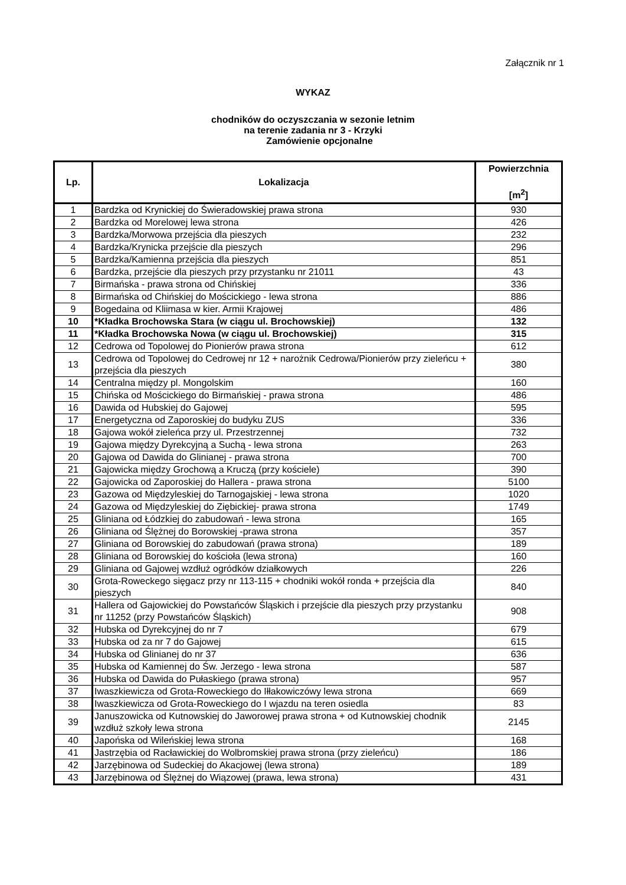Załącznik nr 1
WYKAZ
chodników do oczyszczania w sezonie letnim
na terenie zadania nr 3 - Krzyki
Zamówienie opcjonalne
| Lp. | Lokalizacja | Powierzchnia [m<sup>2</sup>] |
| --- | --- | --- |
| 1 | Bardzka od Krynickiej do Świeradowskiej prawa strona | 930 |
| 2 | Bardzka od Morelowej lewa strona | 426 |
| 3 | Bardzka/Morwowa przejścia dla pieszych | 232 |
| 4 | Bardzka/Krynicka przejście dla pieszych | 296 |
| 5 | Bardzka/Kamienna przejścia dla pieszych | 851 |
| 6 | Bardzka, przejście dla pieszych przy przystanku nr 21011 | 43 |
| 7 | Birmańska - prawa strona od Chińskiej | 336 |
| 8 | Birmańska od Chińskiej do Mościckiego - lewa strona | 886 |
| 9 | Bogedaina od Kliimasa w kier. Armii Krajowej | 486 |
| 10 | *Kładka Brochowska Stara (w ciągu ul. Brochowskiej) | 132 |
| 11 | *Kładka Brochowska Nowa (w ciągu ul. Brochowskiej) | 315 |
| 12 | Cedrowa od Topolowej do Pionierów prawa strona | 612 |
| 13 | Cedrowa od Topolowej do Cedrowej nr 12 + narożnik Cedrowa/Pionierów przy zieleńcu + przejścia dla pieszych | 380 |
| 14 | Centralna między pl. Mongolskim | 160 |
| 15 | Chińska od Mościckiego do Birmańskiej - prawa strona | 486 |
| 16 | Dawida od Hubskiej do Gajowej | 595 |
| 17 | Energetyczna od Zaporoskiej do budyku ZUS | 336 |
| 18 | Gajowa wokół zieleńca przy ul. Przestrzennej | 732 |
| 19 | Gajowa między Dyrekcyjną a Suchą - lewa strona | 263 |
| 20 | Gajowa od Dawida do Glinianej - prawa strona | 700 |
| 21 | Gajowicka między Grochową a Kruczą (przy kościele) | 390 |
| 22 | Gajowicka od Zaporoskiej do Hallera - prawa strona | 5100 |
| 23 | Gazowa od Międzyleskiej do Tarnogajskiej - lewa strona | 1020 |
| 24 | Gazowa od Międzyleskiej do Ziębickiej- prawa strona | 1749 |
| 25 | Gliniana od Łódzkiej do zabudowań - lewa strona | 165 |
| 26 | Gliniana od Ślężnej do Borowskiej -prawa strona | 357 |
| 27 | Gliniana od Borowskiej do zabudowań (prawa strona) | 189 |
| 28 | Gliniana od Borowskiej do kościoła (lewa strona) | 160 |
| 29 | Gliniana od Gajowej wzdłuż ogródków działkowych | 226 |
| 30 | Grota-Roweckego sięgacz przy nr 113-115 + chodniki wokół ronda + przejścia dla pieszych | 840 |
| 31 | Hallera od Gajowickiej do Powstańców Śląskich i przejście dla pieszych przy przystanku nr 11252 (przy Powstańców Śląskich) | 908 |
| 32 | Hubska od Dyrekcyjnej do nr 7 | 679 |
| 33 | Hubska od za nr 7 do Gajowej | 615 |
| 34 | Hubska od Glinianej do nr 37 | 636 |
| 35 | Hubska od Kamiennej do Św. Jerzego - lewa strona | 587 |
| 36 | Hubska od Dawida do Pułaskiego (prawa strona) | 957 |
| 37 | Iwaszkiewicza od Grota-Roweckiego do Iłłakowiczówy lewa strona | 669 |
| 38 | Iwaszkiewicza od Grota-Roweckiego do I wjazdu na teren osiedla | 83 |
| 39 | Januszowicka od Kutnowskiej do Jaworowej prawa strona + od Kutnowskiej chodnik wzdłuż szkoły lewa strona | 2145 |
| 40 | Japońska od Wileńskiej lewa strona | 168 |
| 41 | Jastrzębia od Racławickiej do Wolbromskiej prawa strona (przy zieleńcu) | 186 |
| 42 | Jarzębinowa od Sudeckiej do Akacjowej (lewa strona) | 189 |
| 43 | Jarzębinowa od Ślężnej do Wiązowej (prawa, lewa strona) | 431 |